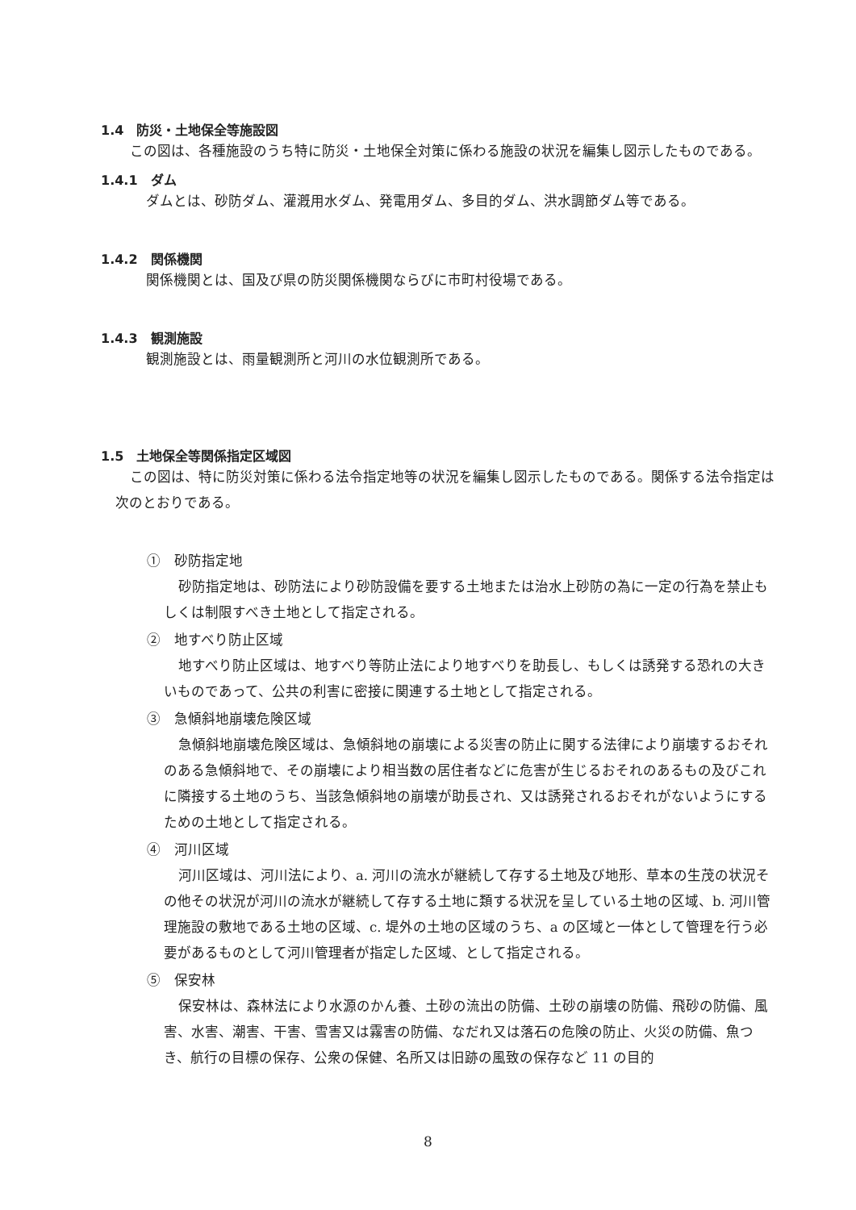1.4　防災・土地保全等施設図
この図は、各種施設のうち特に防災・土地保全対策に係わる施設の状況を編集し図示したものである。
1.4.1　ダム
ダムとは、砂防ダム、灌漑用水ダム、発電用ダム、多目的ダム、洪水調節ダム等である。
1.4.2　関係機関
関係機関とは、国及び県の防災関係機関ならびに市町村役場である。
1.4.3　観測施設
観測施設とは、雨量観測所と河川の水位観測所である。
1.5　土地保全等関係指定区域図
この図は、特に防災対策に係わる法令指定地等の状況を編集し図示したものである。関係する法令指定は次のとおりである。
①　砂防指定地
砂防指定地は、砂防法により砂防設備を要する土地または治水上砂防の為に一定の行為を禁止もしくは制限すべき土地として指定される。
②　地すべり防止区域
地すべり防止区域は、地すべり等防止法により地すべりを助長し、もしくは誘発する恐れの大きいものであって、公共の利害に密接に関連する土地として指定される。
③　急傾斜地崩壊危険区域
急傾斜地崩壊危険区域は、急傾斜地の崩壊による災害の防止に関する法律により崩壊するおそれのある急傾斜地で、その崩壊により相当数の居住者などに危害が生じるおそれのあるもの及びこれに隣接する土地のうち、当該急傾斜地の崩壊が助長され、又は誘発されるおそれがないようにするための土地として指定される。
④　河川区域
河川区域は、河川法により、a. 河川の流水が継続して存する土地及び地形、草本の生茂の状況その他その状況が河川の流水が継続して存する土地に類する状況を呈している土地の区域、b. 河川管理施設の敷地である土地の区域、c. 堤外の土地の区域のうち、a の区域と一体として管理を行う必要があるものとして河川管理者が指定した区域、として指定される。
⑤　保安林
保安林は、森林法により水源のかん養、土砂の流出の防備、土砂の崩壊の防備、飛砂の防備、風害、水害、潮害、干害、雪害又は霧害の防備、なだれ又は落石の危険の防止、火災の防備、魚つき、航行の目標の保存、公衆の保健、名所又は旧跡の風致の保存など 11 の目的
8